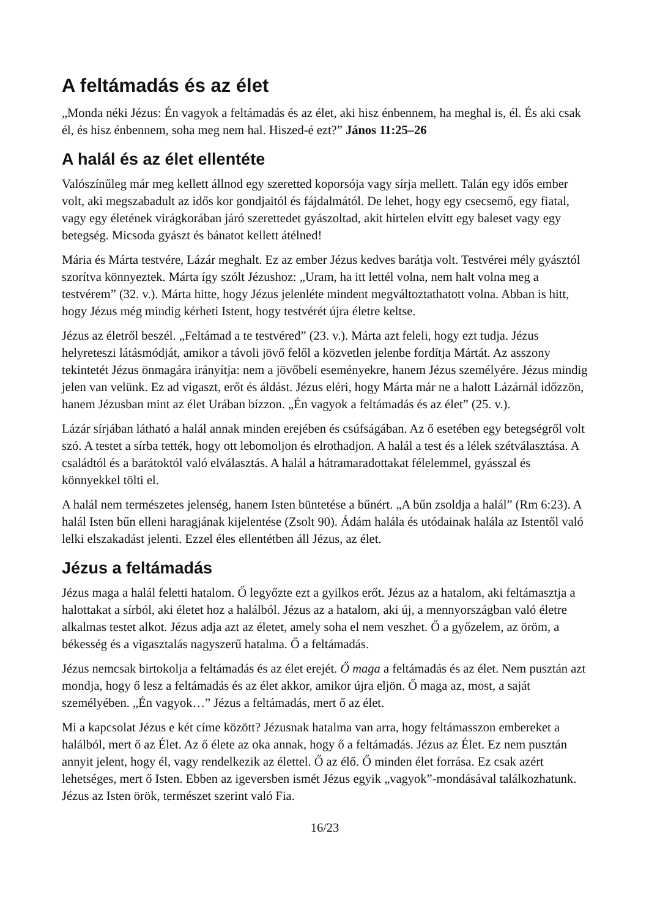A feltámadás és az élet
„Monda néki Jézus: Én vagyok a feltámadás és az élet, aki hisz énbennem, ha meghal is, él. És aki csak él, és hisz énbennem, soha meg nem hal. Hiszed-é ezt?” János 11:25–26
A halál és az élet ellentéte
Valószínűleg már meg kellett állnod egy szeretted koporsója vagy sírja mellett. Talán egy idős ember volt, aki megszabadult az idős kor gondjaitól és fájdalmától. De lehet, hogy egy csecsemő, egy fiatal, vagy egy életének virágkorában járó szerettedet gyászoltad, akit hirtelen elvitt egy baleset vagy egy betegség. Micsoda gyászt és bánatot kellett átélned!
Mária és Márta testvére, Lázár meghalt. Ez az ember Jézus kedves barátja volt. Testvérei mély gyásztól szorítva könnyeztek. Márta így szólt Jézushoz: „Uram, ha itt lettél volna, nem halt volna meg a testvérem” (32. v.). Márta hitte, hogy Jézus jelenléte mindent megváltoztathatott volna. Abban is hitt, hogy Jézus még mindig kérheti Istent, hogy testvérét újra életre keltse.
Jézus az életről beszél. „Feltámad a te testvéred” (23. v.). Márta azt feleli, hogy ezt tudja. Jézus helyreteszi látásmódját, amikor a távoli jövő felől a közvetlen jelenbe fordítja Mártát. Az asszony tekintetét Jézus önmagára irányítja: nem a jövőbeli eseményekre, hanem Jézus személyére. Jézus mindig jelen van velünk. Ez ad vigaszt, erőt és áldást. Jézus eléri, hogy Márta már ne a halott Lázárnál időzzön, hanem Jézusban mint az élet Urában bízzon. „Én vagyok a feltámadás és az élet” (25. v.).
Lázár sírjában látható a halál annak minden erejében és csúfságában. Az ő esetében egy betegségről volt szó. A testet a sírba tették, hogy ott lebomoljon és elrothadjon. A halál a test és a lélek szétválasztása. A családtól és a barátoktól való elválasztás. A halál a hátramaradottakat félelemmel, gyásszal és könnyekkel tölti el.
A halál nem természetes jelenség, hanem Isten büntetése a bűnért. „A bűn zsoldja a halál” (Rm 6:23). A halál Isten bűn elleni haragjának kijelentése (Zsolt 90). Ádám halála és utódainak halála az Istentől való lelki elszakadást jelenti. Ezzel éles ellentétben áll Jézus, az élet.
Jézus a feltámadás
Jézus maga a halál feletti hatalom. Ő legyőzte ezt a gyilkos erőt. Jézus az a hatalom, aki feltámasztja a halottakat a sírból, aki életet hoz a halálból. Jézus az a hatalom, aki új, a mennyországban való életre alkalmas testet alkot. Jézus adja azt az életet, amely soha el nem veszhet. Ő a győzelem, az öröm, a békesség és a vigasztalás nagyszerű hatalma. Ő a feltámadás.
Jézus nemcsak birtokolja a feltámadás és az élet erejét. Ő maga a feltámadás és az élet. Nem pusztán azt mondja, hogy ő lesz a feltámadás és az élet akkor, amikor újra eljön. Ő maga az, most, a saját személyében. „Én vagyok…” Jézus a feltámadás, mert ő az élet.
Mi a kapcsolat Jézus e két címe között? Jézusnak hatalma van arra, hogy feltámasszon embereket a halálból, mert ő az Élet. Az ő élete az oka annak, hogy ő a feltámadás. Jézus az Élet. Ez nem pusztán annyit jelent, hogy él, vagy rendelkezik az élettel. Ő az élő. Ő minden élet forrása. Ez csak azért lehetséges, mert ő Isten. Ebben az igeversben ismét Jézus egyik „vagyok”-mondásával találkozhatunk. Jézus az Isten örök, természet szerint való Fia.
16/23